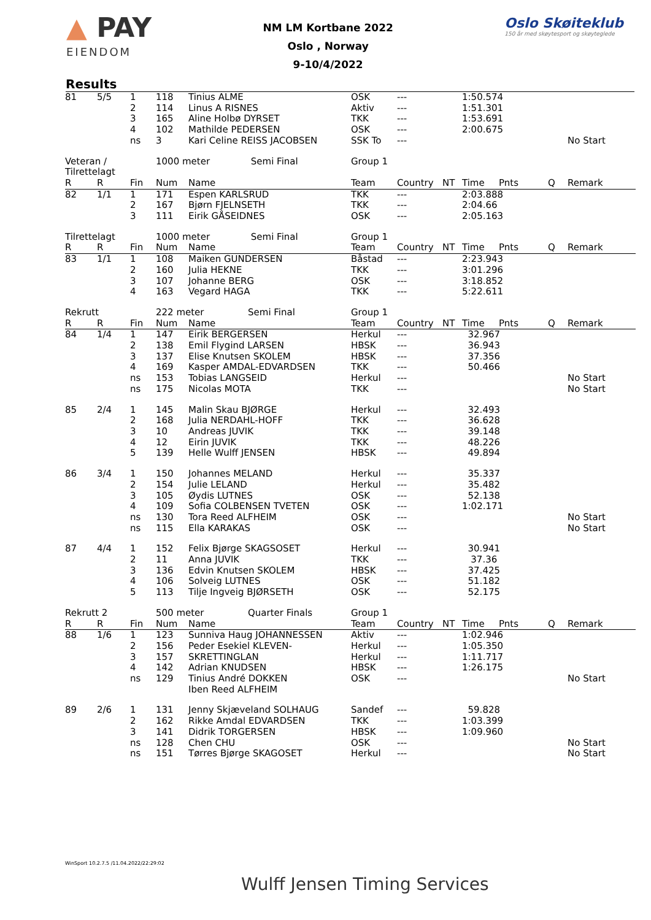▲ PAY
EIENDOM
NM LM Kortbane 2022
Oslo , Norway
9-10/4/2022
Oslo Skøiteklub
150 år med skøytesport og skøyteglede
Results
| 81 | 5/5 | 1 2 3 4 ns | 118 114 165 102 3 | Tinius ALME Linus A RISNES Aline Holbø DYRSET Mathilde PEDERSEN Kari Celine REISS JACOBSEN | OSK Aktiv TKK OSK SSK To | --- --- --- --- --- | | 1:50.574 1:51.301 1:53.691 2:00.675 | | | No Start |
| Veteran / Tilrettelagt | | | 1000 meter Semi Final | | Group 1 | | | | | | |
| R | R | Fin | Num | Name | Team | Country | NT | Time | Pnts | Q | Remark |
| 82 | 1/1 | 1 2 3 | 171 167 111 | Espen KARLSRUD Bjørn FJELNSETH Eirik GÅSEIDNES | TKK TKK OSK | --- --- --- | | 2:03.888 2:04.66 2:05.163 | | | |
| Tilrettelagt | | | 1000 meter Semi Final | | Group 1 | | | | | | |
| R | R | Fin | Num | Name | Team | Country | NT | Time | Pnts | Q | Remark |
| 83 | 1/1 | 1 2 3 4 | 108 160 107 163 | Maiken GUNDERSEN Julia HEKNE Johanne BERG Vegard HAGA | Båstad TKK OSK TKK | --- --- --- --- | | 2:23.943 3:01.296 3:18.852 5:22.611 | | | |
| Rekrutt | | | 222 meter Semi Final | | Group 1 | | | | | | |
| R | R | Fin | Num | Name | Team | Country | NT | Time | Pnts | Q | Remark |
| 84 | 1/4 | 1 2 3 4 ns ns | 147 138 137 169 153 175 | Eirik BERGERSEN Emil Flygind LARSEN Elise Knutsen SKOLEM Kasper AMDAL-EDVARDSEN Tobias LANGSEID Nicolas MOTA | Herkul HBSK HBSK TKK Herkul TKK | --- --- --- --- --- --- | | 32.967 36.943 37.356 50.466 | | | No Start No Start |
| 85 | 2/4 | 1 2 3 4 5 | 145 168 10 12 139 | Malin Skau BJØRGE Julia NERDAHL-HOFF Andreas JUVIK Eirin JUVIK Helle Wulff JENSEN | Herkul TKK TKK TKK HBSK | --- --- --- --- --- | | 32.493 36.628 39.148 48.226 49.894 | | | |
| 86 | 3/4 | 1 2 3 4 ns ns | 150 154 105 109 130 115 | Johannes MELAND Julie LELAND Øydis LUTNES Sofia COLBENSEN TVETEN Tora Reed ALFHEIM Ella KARAKAS | Herkul Herkul OSK OSK OSK OSK | --- --- --- --- --- --- | | 35.337 35.482 52.138 1:02.171 | | | No Start No Start |
| 87 | 4/4 | 1 2 3 4 5 | 152 11 136 106 113 | Felix Bjørge SKAGSOSET Anna JUVIK Edvin Knutsen SKOLEM Solveig LUTNES Tilje Ingveig BJØRSETH | Herkul TKK HBSK OSK OSK | --- --- --- --- --- | | 30.941 37.36 37.425 51.182 52.175 | | | |
| Rekrutt 2 | | | 500 meter Quarter Finals | | Group 1 | | | | | | |
| R | R | Fin | Num | Name | Team | Country | NT | Time | Pnts | Q | Remark |
| 88 | 1/6 | 1 2 3 4 ns | 123 156 157 142 129 | Sunniva Haug JOHANNESSEN Peder Esekiel KLEVEN-SKRETTINGLAN Adrian KNUDSEN Tinius André DOKKEN Iben Reed ALFHEIM | Aktiv Herkul Herkul HBSK OSK | --- --- --- --- --- | | 1:02.946 1:05.350 1:11.717 1:26.175 | | | No Start |
| 89 | 2/6 | 1 2 3 ns ns | 131 162 141 128 151 | Jenny Skjæveland SOLHAUG Rikke Amdal EDVARDSEN Didrik TORGERSEN Chen CHU Tørres Bjørge SKAGOSET | Sandef TKK HBSK OSK Herkul | --- --- --- --- --- | | 59.828 1:03.399 1:09.960 | | | No Start No Start |
WinSport 10.2.7.5 /11.04.2022/22:29:02
Wulff Jensen Timing Services